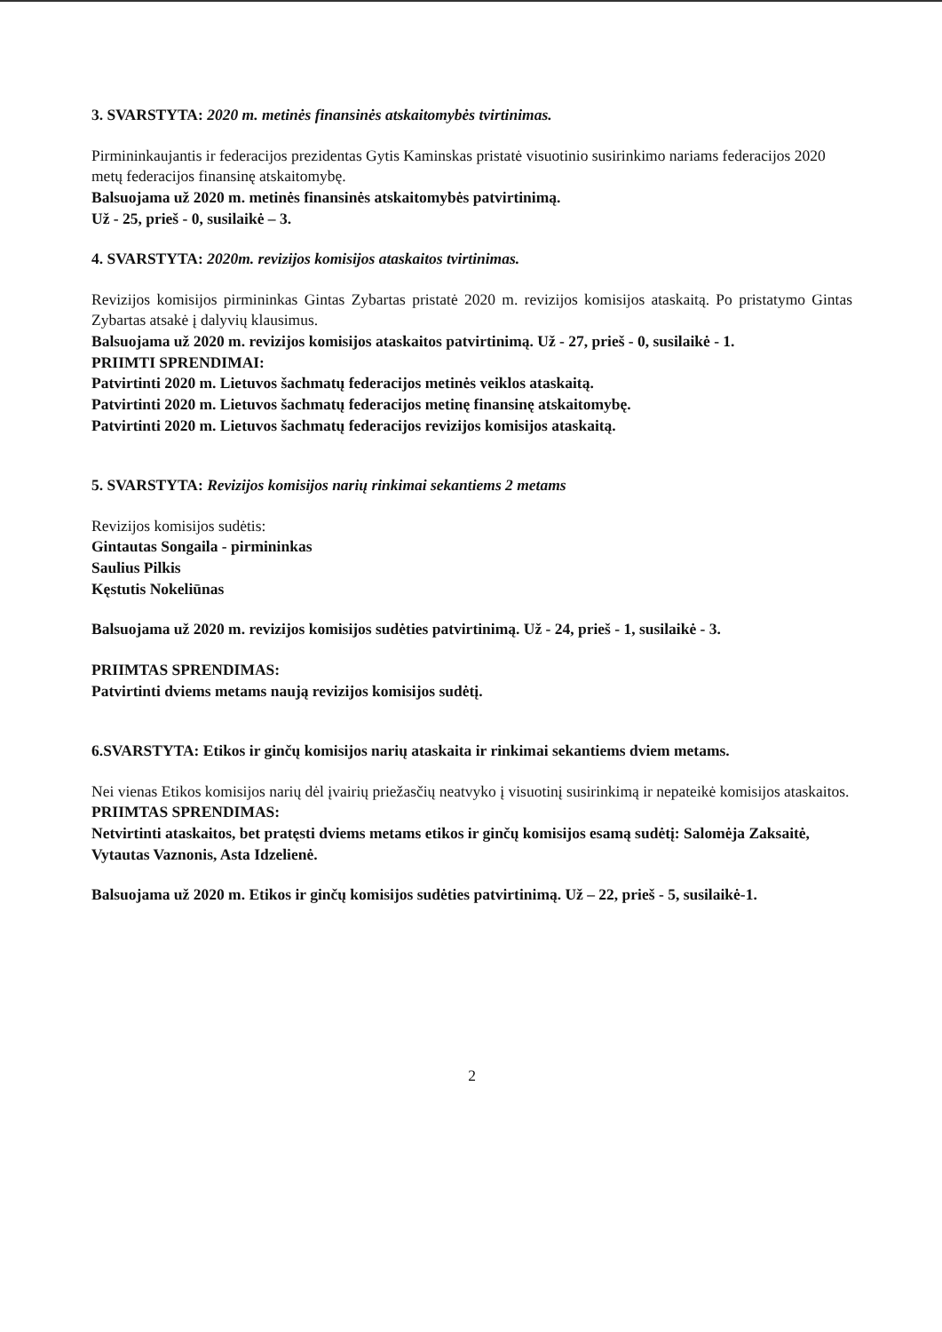3. SVARSTYTA: 2020 m. metinės finansinės atskaitomybės tvirtinimas.
Pirmininkaujantis ir federacijos prezidentas Gytis Kaminskas pristatė visuotinio susirinkimo nariams federacijos 2020 metų federacijos finansinę atskaitomybę.
Balsuojama už 2020 m. metinės finansinės atskaitomybės patvirtinimą.
Už - 25, prieš - 0, susilaikė – 3.
4. SVARSTYTA: 2020m. revizijos komisijos ataskaitos tvirtinimas.
Revizijos komisijos pirmininkas Gintas Zybartas pristatė 2020 m. revizijos komisijos ataskaitą. Po pristatymo Gintas Zybartas atsakė į dalyvių klausimus.
Balsuojama už 2020 m. revizijos komisijos ataskaitos patvirtinimą. Už - 27, prieš - 0, susilaikė - 1.
PRIIMTI SPRENDIMAI:
Patvirtinti 2020 m. Lietuvos šachmatų federacijos metinės veiklos ataskaitą.
Patvirtinti 2020 m. Lietuvos šachmatų federacijos metinę finansinę atskaitomybę.
Patvirtinti 2020 m. Lietuvos šachmatų federacijos revizijos komisijos ataskaitą.
5. SVARSTYTA: Revizijos komisijos narių rinkimai sekantiems 2 metams
Revizijos komisijos sudėtis:
Gintautas Songaila - pirmininkas
Saulius Pilkis
Kęstutis Nokeliūnas
Balsuojama už 2020 m. revizijos komisijos sudėties patvirtinimą. Už - 24, prieš - 1, susilaikė - 3.
PRIIMTAS SPRENDIMAS:
Patvirtinti dviems metams naują revizijos komisijos sudėtį.
6.SVARSTYTA: Etikos ir ginčų komisijos narių ataskaita ir rinkimai sekantiems dviem metams.
Nei vienas Etikos komisijos narių dėl įvairių priežasčių neatvyko į visuotinį susirinkimą ir nepateikė komisijos ataskaitos.
PRIIMTAS SPRENDIMAS:
Netvirtinti ataskaitos, bet pratęsti dviems metams etikos ir ginčų komisijos esamą sudėtį: Salomėja Zaksaitė, Vytautas Vaznonis, Asta Idzelienė.
Balsuojama už 2020 m. Etikos ir ginčų komisijos sudėties patvirtinimą. Už – 22, prieš - 5, susilaikė-1.
2